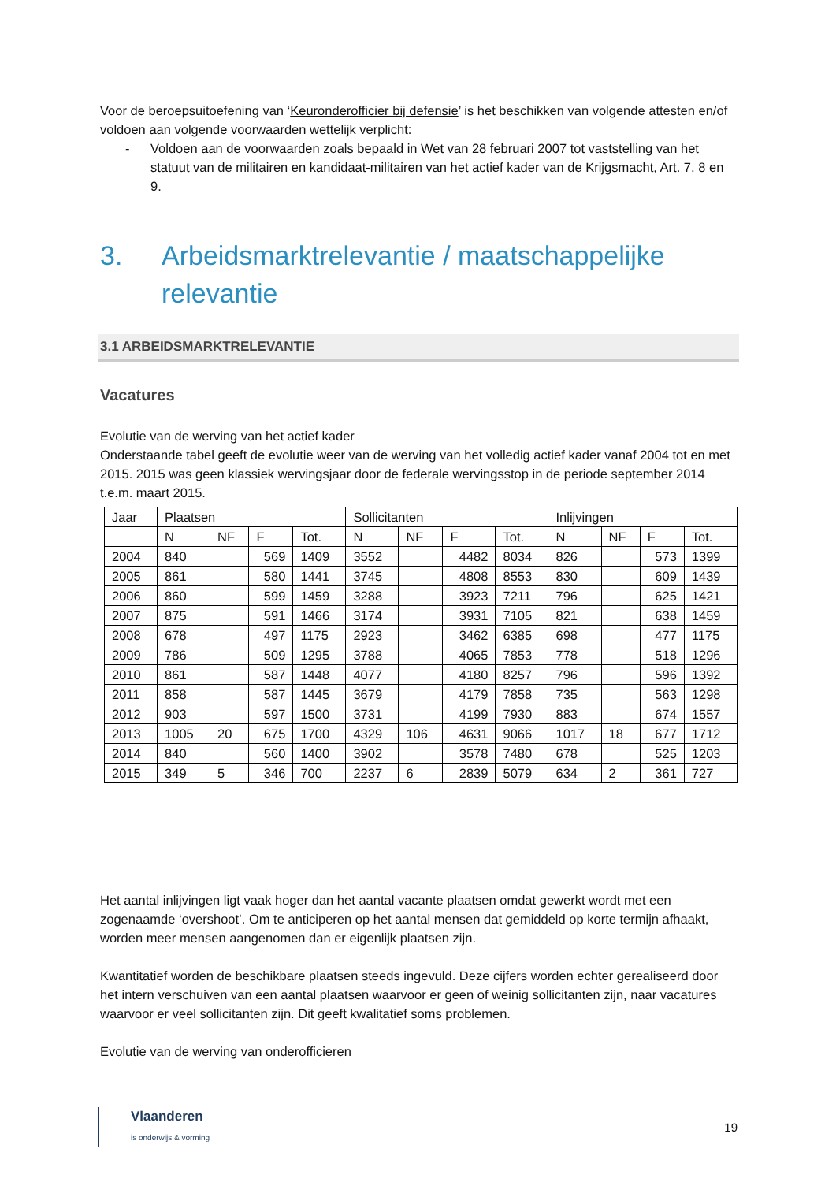Voor de beroepsuitoefening van ‘Keuronderofficier bij defensie’ is het beschikken van volgende attesten en/of voldoen aan volgende voorwaarden wettelijk verplicht:
- Voldoen aan de voorwaarden zoals bepaald in Wet van 28 februari 2007 tot vaststelling van het statuut van de militairen en kandidaat-militairen van het actief kader van de Krijgsmacht, Art. 7, 8 en 9.
3. Arbeidsmarktrelevantie / maatschappelijke relevantie
3.1 ARBEIDSMARKTRELEVANTIE
Vacatures
Evolutie van de werving van het actief kader
Onderstaande tabel geeft de evolutie weer van de werving van het volledig actief kader vanaf 2004 tot en met 2015. 2015 was geen klassiek wervingsjaar door de federale wervingsstop in de periode september 2014 t.e.m. maart 2015.
| Jaar | Plaatsen | | | | Sollicitanten | | | | Inlijvingen | | | |
| --- | --- | --- | --- | --- | --- | --- | --- | --- | --- | --- | --- | --- |
| | N | NF | F | Tot. | N | NF | F | Tot. | N | NF | F | Tot. |
| 2004 | 840 | | 569 | 1409 | 3552 | | 4482 | 8034 | 826 | | 573 | 1399 |
| 2005 | 861 | | 580 | 1441 | 3745 | | 4808 | 8553 | 830 | | 609 | 1439 |
| 2006 | 860 | | 599 | 1459 | 3288 | | 3923 | 7211 | 796 | | 625 | 1421 |
| 2007 | 875 | | 591 | 1466 | 3174 | | 3931 | 7105 | 821 | | 638 | 1459 |
| 2008 | 678 | | 497 | 1175 | 2923 | | 3462 | 6385 | 698 | | 477 | 1175 |
| 2009 | 786 | | 509 | 1295 | 3788 | | 4065 | 7853 | 778 | | 518 | 1296 |
| 2010 | 861 | | 587 | 1448 | 4077 | | 4180 | 8257 | 796 | | 596 | 1392 |
| 2011 | 858 | | 587 | 1445 | 3679 | | 4179 | 7858 | 735 | | 563 | 1298 |
| 2012 | 903 | | 597 | 1500 | 3731 | | 4199 | 7930 | 883 | | 674 | 1557 |
| 2013 | 1005 | 20 | 675 | 1700 | 4329 | 106 | 4631 | 9066 | 1017 | 18 | 677 | 1712 |
| 2014 | 840 | | 560 | 1400 | 3902 | | 3578 | 7480 | 678 | | 525 | 1203 |
| 2015 | 349 | 5 | 346 | 700 | 2237 | 6 | 2839 | 5079 | 634 | 2 | 361 | 727 |
Het aantal inlijvingen ligt vaak hoger dan het aantal vacante plaatsen omdat gewerkt wordt met een zogenaamde ‘overshoot’. Om te anticiperen op het aantal mensen dat gemiddeld op korte termijn afhaakt, worden meer mensen aangenomen dan er eigenlijk plaatsen zijn.
Kwantitatief worden de beschikbare plaatsen steeds ingevuld. Deze cijfers worden echter gerealiseerd door het intern verschuiven van een aantal plaatsen waarvoor er geen of weinig sollicitanten zijn, naar vacatures waarvoor er veel sollicitanten zijn. Dit geeft kwalitatief soms problemen.
Evolutie van de werving van onderofficieren
Vlaanderen
is onderwijs & vorming
19